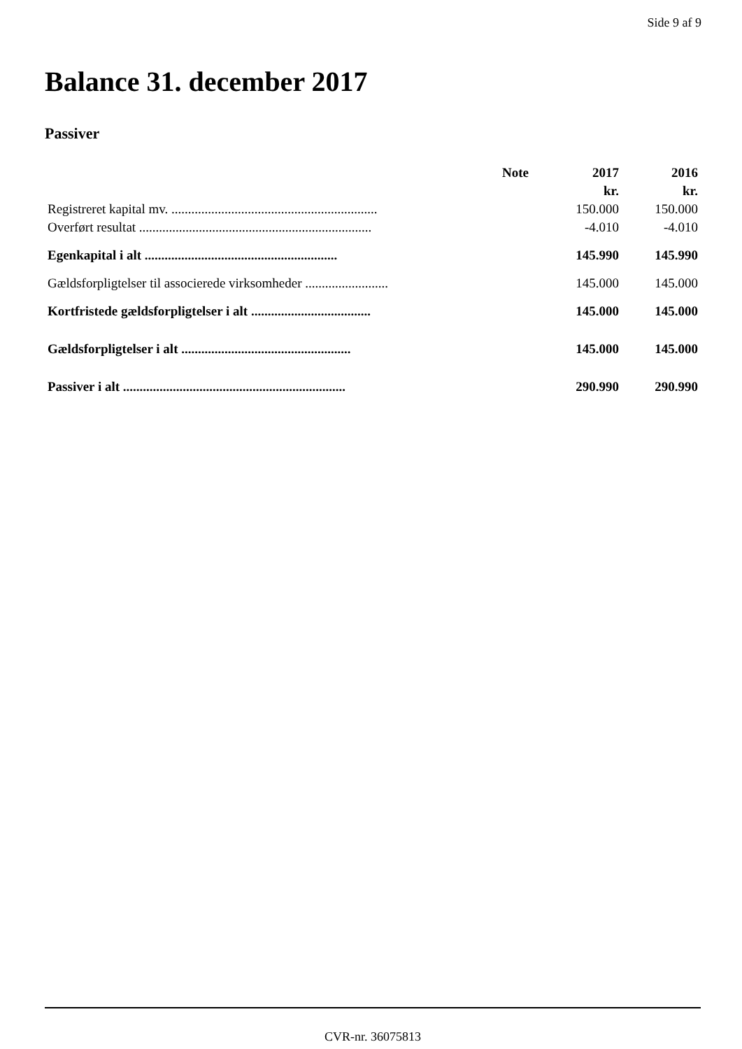Side 9 af 9
Balance 31. december 2017
Passiver
| | Note | 2017 | 2016 |
| --- | --- | --- | --- |
| | | kr. | kr. |
| Registreret kapital mv. .............................................................. | | 150.000 | 150.000 |
| Overført resultat ...................................................................... | | -4.010 | -4.010 |
| Egenkapital i alt .......................................................... | | 145.990 | 145.990 |
| Gældsforpligtelser til associerede virksomheder ......................... | | 145.000 | 145.000 |
| Kortfristede gældsforpligtelser i alt .................................... | | 145.000 | 145.000 |
| Gældsforpligtelser i alt ................................................... | | 145.000 | 145.000 |
| Passiver i alt ................................................................... | | 290.990 | 290.990 |
CVR-nr. 36075813